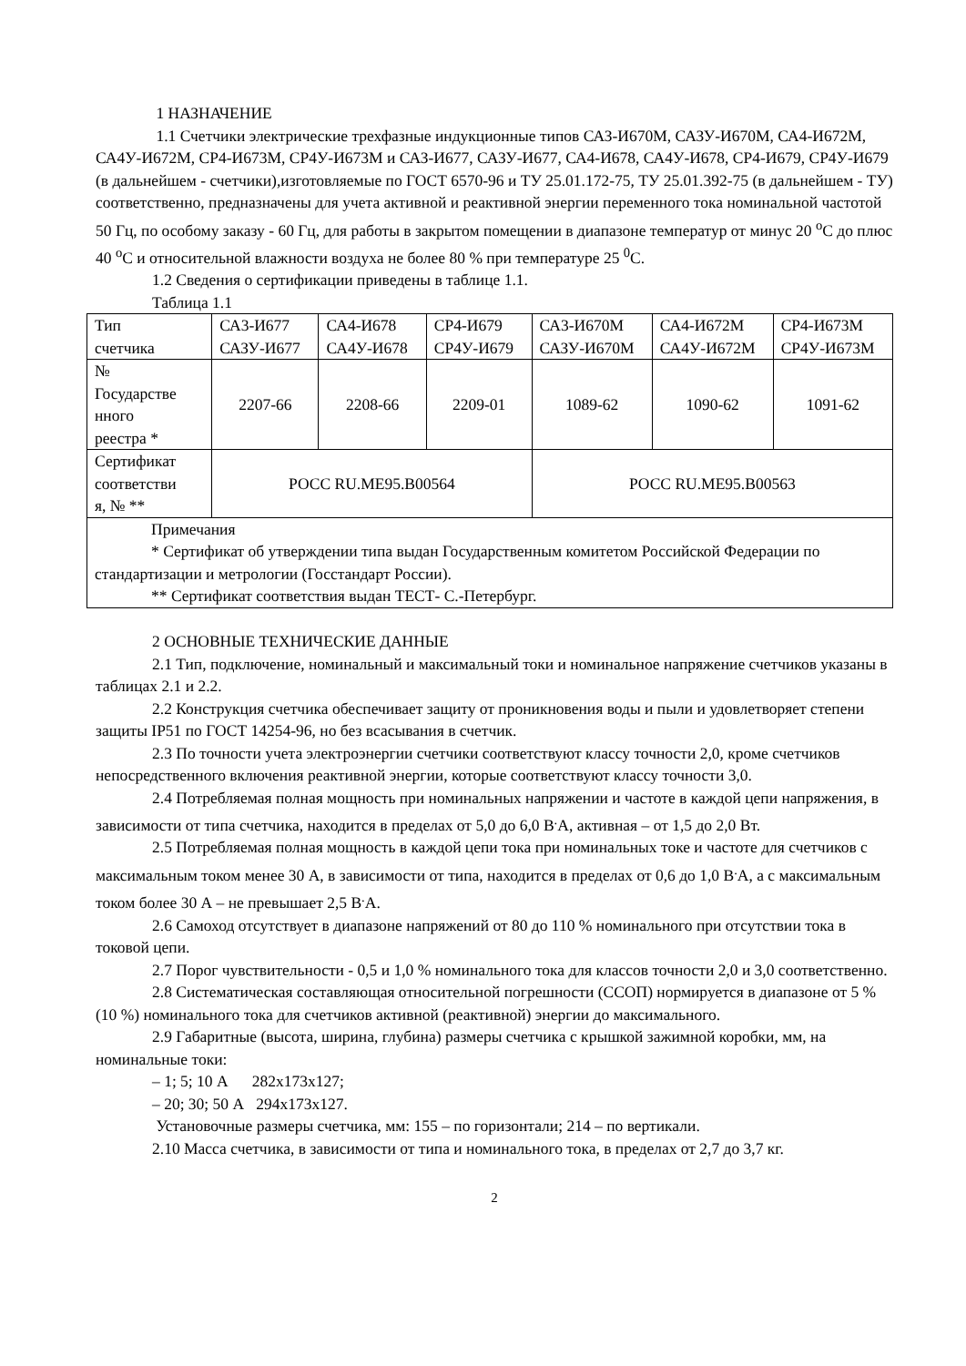1 НАЗНАЧЕНИЕ
1.1 Счетчики электрические трехфазные индукционные типов САЗ-И670М, САЗУ-И670М, СА4-И672М, СА4У-И672М, СР4-И673М, СР4У-И673М и САЗ-И677, САЗУ-И677, СА4-И678, СА4У-И678, СР4-И679, СР4У-И679 (в дальнейшем - счетчики),изготовляемые по ГОСТ 6570-96 и ТУ 25.01.172-75, ТУ 25.01.392-75 (в дальнейшем - ТУ) соответственно, предназначены для учета активной и реактивной энергии переменного тока номинальной частотой 50 Гц, по особому заказу - 60 Гц, для работы в закрытом помещении в диапазоне температур от минус 20 <sup>о</sup>С до плюс 40 <sup>о</sup>С и относительной влажности воздуха не более 80 % при температуре 25 <sup>0</sup>С.
1.2 Сведения о сертификации приведены в таблице 1.1.
Таблица 1.1
| Тип счетчика | СА3-И677 САЗУ-И677 | СА4-И678 СА4У-И678 | СР4-И679 СР4У-И679 | СА3-И670М САЗУ-И670М | СА4-И672М СА4У-И672М | СР4-И673М СР4У-И673М |
| № Государстве нного реестра * | 2207-66 | 2208-66 | 2209-01 | 1089-62 | 1090-62 | 1091-62 |
| Сертификат соответстви я, № ** | РОСС RU.ME95.B00564 | | | РОСС RU.ME95.B00563 | | |
| Примечания * Сертификат об утверждении типа выдан Государственным комитетом Российской Федерации по стандартизации и метрологии (Госстандарт России). ** Сертификат соответствия выдан ТЕСТ- С.-Петербург. | | | | | | |
2 ОСНОВНЫЕ ТЕХНИЧЕСКИЕ ДАННЫЕ
2.1 Тип, подключение, номинальный и максимальный токи и номинальное напряжение счетчиков указаны в таблицах 2.1 и 2.2.
2.2 Конструкция счетчика обеспечивает защиту от проникновения воды и пыли и удовлетворяет степени защиты IP51 по ГОСТ 14254-96, но без всасывания в счетчик.
2.3 По точности учета электроэнергии счетчики соответствуют классу точности 2,0, кроме счетчиков непосредственного включения реактивной энергии, которые соответствуют классу точности 3,0.
2.4 Потребляемая полная мощность при номинальных напряжении и частоте в каждой цепи напряжения, в зависимости от типа счетчика, находится в пределах от 5,0 до 6,0 В<sup>.</sup>А, активная – от 1,5 до 2,0 Вт.
2.5 Потребляемая полная мощность в каждой цепи тока при номинальных токе и частоте для счетчиков с максимальным током менее 30 А, в зависимости от типа, находится в пределах от 0,6 до 1,0 В<sup>.</sup>А, а с максимальным током более 30 А – не превышает 2,5 В<sup>.</sup>А.
2.6 Самоход отсутствует в диапазоне напряжений от 80 до 110 % номинального при отсутствии тока в токовой цепи.
2.7 Порог чувствительности - 0,5 и 1,0 % номинального тока для классов точности 2,0 и 3,0 соответственно.
2.8 Систематическая составляющая относительной погрешности (ССОП) нормируется в диапазоне от 5 % (10 %) номинального тока для счетчиков активной (реактивной) энергии до максимального.
2.9 Габаритные (высота, ширина, глубина) размеры счетчика с крышкой зажимной коробки, мм, на номинальные токи:
– 1; 5; 10 А 282х173х127;
– 20; 30; 50 А 294х173х127.
Установочные размеры счетчика, мм: 155 – по горизонтали; 214 – по вертикали.
2.10 Масса счетчика, в зависимости от типа и номинального тока, в пределах от 2,7 до 3,7 кг.
2